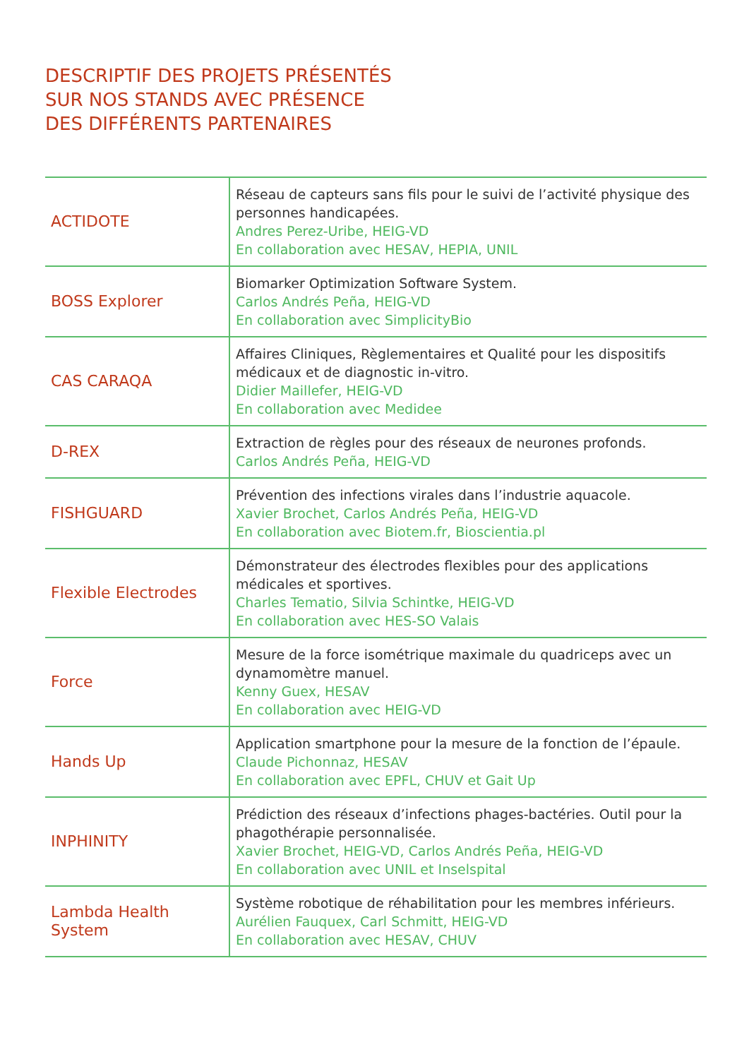DESCRIPTIF DES PROJETS PRÉSENTÉS
SUR NOS STANDS AVEC PRÉSENCE
DES DIFFÉRENTS PARTENAIRES
| ACTIDOTE | Réseau de capteurs sans fils pour le suivi de l’activité physique des personnes handicapées. Andres Perez-Uribe, HEIG-VD En collaboration avec HESAV, HEPIA, UNIL |
| BOSS Explorer | Biomarker Optimization Software System. Carlos Andrés Peña, HEIG-VD En collaboration avec SimplicityBio |
| CAS CARAQA | Affaires Cliniques, Règlementaires et Qualité pour les dispositifs médicaux et de diagnostic in-vitro. Didier Maillefer, HEIG-VD En collaboration avec Medidee |
| D-REX | Extraction de règles pour des réseaux de neurones profonds. Carlos Andrés Peña, HEIG-VD |
| FISHGUARD | Prévention des infections virales dans l’industrie aquacole. Xavier Brochet, Carlos Andrés Peña, HEIG-VD En collaboration avec Biotem.fr, Bioscientia.pl |
| Flexible Electrodes | Démonstrateur des électrodes flexibles pour des applications médicales et sportives. Charles Tematio, Silvia Schintke, HEIG-VD En collaboration avec HES-SO Valais |
| Force | Mesure de la force isométrique maximale du quadriceps avec un dynamomètre manuel. Kenny Guex, HESAV En collaboration avec HEIG-VD |
| Hands Up | Application smartphone pour la mesure de la fonction de l’épaule. Claude Pichonnaz, HESAV En collaboration avec EPFL, CHUV et Gait Up |
| INPHINITY | Prédiction des réseaux d’infections phages-bactéries. Outil pour la phagothérapie personnalisée. Xavier Brochet, HEIG-VD, Carlos Andrés Peña, HEIG-VD En collaboration avec UNIL et Inselspital |
| Lambda Health System | Système robotique de réhabilitation pour les membres inférieurs. Aurélien Fauquex, Carl Schmitt, HEIG-VD En collaboration avec HESAV, CHUV |